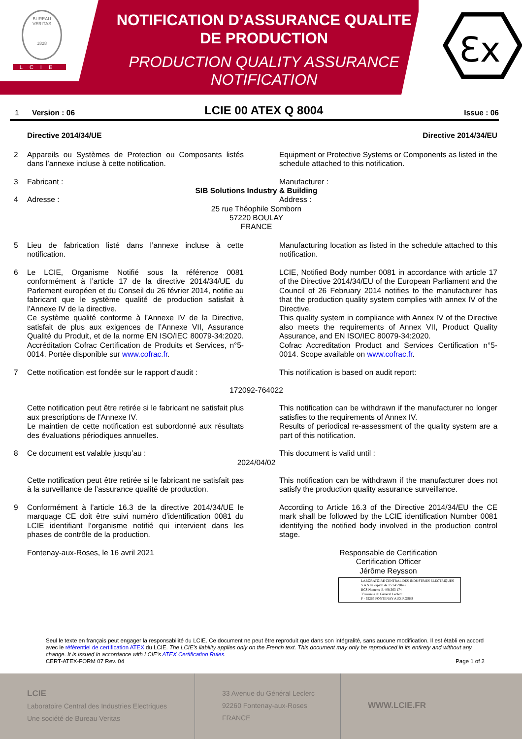BUREAU VERITAS
1828
LCIE
NOTIFICATION D’ASSURANCE QUALITE DE PRODUCTION
PRODUCTION QUALITY ASSURANCE NOTIFICATION
Ɛx
1 Version : 06 LCIE 00 ATEX Q 8004 Issue : 06
Directive 2014/34/UE Directive 2014/34/EU
2 Appareils ou Systèmes de Protection ou Composants listés dans l’annexe incluse à cette notification. Equipment or Protective Systems or Components as listed in the schedule attached to this notification.
3 Fabricant : Manufacturer :
SIB Solutions Industry & Building
4 Adresse : Address :
25 rue Théophile Somborn
57220 BOULAY
FRANCE
5 Lieu de fabrication listé dans l’annexe incluse à cette notification. Manufacturing location as listed in the schedule attached to this notification.
6 Le LCIE, Organisme Notifié sous la référence 0081 conformément à l’article 17 de la directive 2014/34/UE du Parlement européen et du Conseil du 26 février 2014, notifie au fabricant que le système qualité de production satisfait à l'Annexe IV de la directive.
Ce système qualité conforme à l’Annexe IV de la Directive, satisfait de plus aux exigences de l’Annexe VII, Assurance Qualité du Produit, et de la norme EN ISO/IEC 80079-34:2020. Accréditation Cofrac Certification de Produits et Services, n°5-0014. Portée disponible sur www.cofrac.fr. LCIE, Notified Body number 0081 in accordance with article 17 of the Directive 2014/34/EU of the European Parliament and the Council of 26 February 2014 notifies to the manufacturer has that the production quality system complies with annex IV of the Directive.
This quality system in compliance with Annex IV of the Directive also meets the requirements of Annex VII, Product Quality Assurance, and EN ISO/IEC 80079-34:2020.
Cofrac Accreditation Product and Services Certification n°5-0014. Scope available on www.cofrac.fr.
7 Cette notification est fondée sur le rapport d'audit : This notification is based on audit report:
172092-764022
Cette notification peut être retirée si le fabricant ne satisfait plus aux prescriptions de l'Annexe IV.
Le maintien de cette notification est subordonné aux résultats des évaluations périodiques annuelles. This notification can be withdrawn if the manufacturer no longer satisfies to the requirements of Annex IV.
Results of periodical re-assessment of the quality system are a part of this notification.
8 Ce document est valable jusqu’au : This document is valid until :
2024/04/02
Cette notification peut être retirée si le fabricant ne satisfait pas à la surveillance de l’assurance qualité de production. This notification can be withdrawn if the manufacturer does not satisfy the production quality assurance surveillance.
9 Conformément à l’article 16.3 de la directive 2014/34/UE le marquage CE doit être suivi numéro d’identification 0081 du LCIE identifiant l’organisme notifié qui intervient dans les phases de contrôle de la production. According to Article 16.3 of the Directive 2014/34/EU the CE mark shall be followed by the LCIE identification Number 0081 identifying the notified body involved in the production control stage.
Fontenay-aux-Roses, le 16 avril 2021 Responsable de Certification
Certification Officer
Jérôme Reysson
LABORATOIRE CENTRAL DES INDUSTRIES ELECTRIQUES
S.A.S au capital de 15.745.984 €
RCS Nanterre B 408 363 174
33 avenue du Général Leclerc
F - 92266 FONTENAY AUX ROSES
Seul le texte en français peut engager la responsabilité du LCIE. Ce document ne peut être reproduit que dans son intégralité, sans aucune modification. Il est établi en accord avec le référentiel de certification ATEX du LCIE. The LCIE’s liability applies only on the French text. This document may only be reproduced in its entirety and without any change. It is issued in accordance with LCIE’s ATEX Certification Rules.
Page 1 of 2 CERT-ATEX-FORM 07 Rev. 04
LCIE
Laboratoire Central des Industries Electriques
Une société de Bureau Veritas
33 Avenue du Général Leclerc
92260 Fontenay-aux-Roses
FRANCE
WWW.LCIE.FR